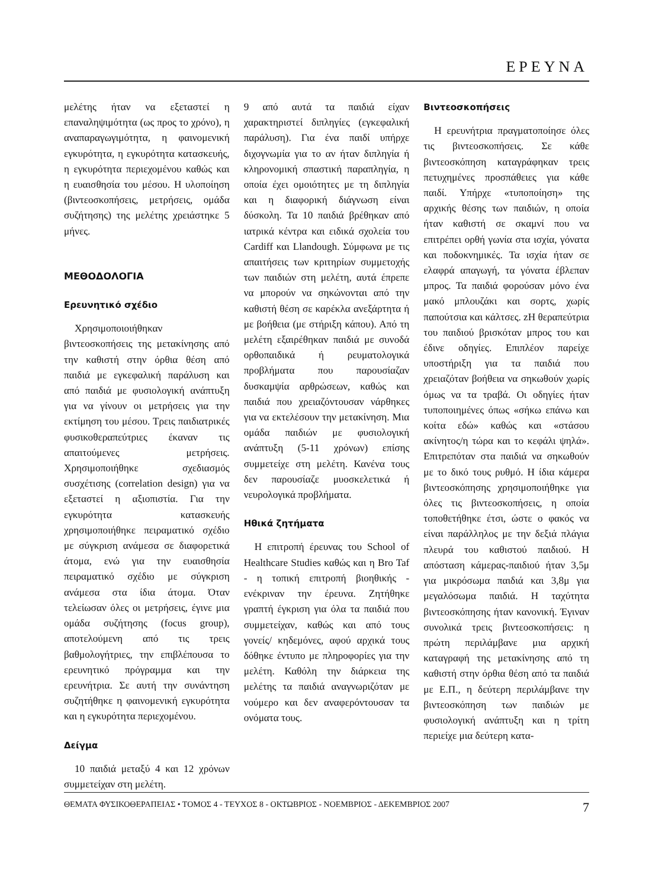ΕΡΕΥΝΑ
μελέτης ήταν να εξεταστεί η επαναληψιμότητα (ως προς το χρόνο), η αναπαραγωγιμότητα, η φαινομενική εγκυρότητα, η εγκυρότητα κατασκευής, η εγκυρότητα περιεχομένου καθώς και η ευαισθησία του μέσου. Η υλοποίηση (βιντεοσκοπήσεις, μετρήσεις, ομάδα συζήτησης) της μελέτης χρειάστηκε 5 μήνες.
ΜΕΘΟΔΟΛΟΓΙΑ
Ερευνητικό σχέδιο
Χρησιμοποιοιήθηκαν βιντεοσκοπήσεις της μετακίνησης από την καθιστή στην όρθια θέση από παιδιά με εγκεφαλική παράλυση και από παιδιά με φυσιολογική ανάπτυξη για να γίνουν οι μετρήσεις για την εκτίμηση του μέσου. Τρεις παιδιατρικές φυσικοθεραπεύτριες έκαναν τις απαιτούμενες μετρήσεις. Χρησιμοποιήθηκε σχεδιασμός συσχέτισης (correlation design) για να εξεταστεί η αξιοπιστία. Για την εγκυρότητα κατασκευής χρησιμοποιήθηκε πειραματικό σχέδιο με σύγκριση ανάμεσα σε διαφορετικά άτομα, ενώ για την ευαισθησία πειραματικό σχέδιο με σύγκριση ανάμεσα στα ίδια άτομα. Όταν τελείωσαν όλες οι μετρήσεις, έγινε μια ομάδα συζήτησης (focus group), αποτελούμενη από τις τρεις βαθμολογήτριες, την επιβλέπουσα το ερευνητικό πρόγραμμα και την ερευνήτρια. Σε αυτή την συνάντηση συζητήθηκε η φαινομενική εγκυρότητα και η εγκυρότητα περιεχομένου.
Δείγμα
10 παιδιά μεταξύ 4 και 12 χρόνων συμμετείχαν στη μελέτη.
9 από αυτά τα παιδιά είχαν χαρακτηριστεί διπληγίες (εγκεφαλική παράλυση). Για ένα παιδί υπήρχε διχογνωμία για το αν ήταν διπληγία ή κληρονομική σπαστική παραπληγία, η οποία έχει ομοιότητες με τη διπληγία και η διαφορική διάγνωση είναι δύσκολη. Τα 10 παιδιά βρέθηκαν από ιατρικά κέντρα και ειδικά σχολεία του Cardiff και Llandough. Σύμφωνα με τις απαιτήσεις των κριτηρίων συμμετοχής των παιδιών στη μελέτη, αυτά έπρεπε να μπορούν να σηκώνονται από την καθιστή θέση σε καρέκλα ανεξάρτητα ή με βοήθεια (με στήριξη κάπου). Από τη μελέτη εξαιρέθηκαν παιδιά με συνοδά ορθοπαιδικά ή ρευματολογικά προβλήματα που παρουσίαζαν δυσκαμψία αρθρώσεων, καθώς και παιδιά που χρειαζόντουσαν νάρθηκες για να εκτελέσουν την μετακίνηση. Μια ομάδα παιδιών με φυσιολογική ανάπτυξη (5-11 χρόνων) επίσης συμμετείχε στη μελέτη. Κανένα τους δεν παρουσίαζε μυοσκελετικά ή νευρολογικά προβλήματα.
Ηθικά ζητήματα
Η επιτροπή έρευνας του School of Healthcare Studies καθώς και η Bro Taf - η τοπική επιτροπή βιοηθικής - ενέκριναν την έρευνα. Ζητήθηκε γραπτή έγκριση για όλα τα παιδιά που συμμετείχαν, καθώς και από τους γονείς/ κηδεμόνες, αφού αρχικά τους δόθηκε έντυπο με πληροφορίες για την μελέτη. Καθόλη την διάρκεια της μελέτης τα παιδιά αναγνωριζόταν με νούμερο και δεν αναφερόντουσαν τα ονόματα τους.
Βιντεοσκοπήσεις
Η ερευνήτρια πραγματοποίησε όλες τις βιντεοσκοπήσεις. Σε κάθε βιντεοσκόπηση καταγράφηκαν τρεις πετυχημένες προσπάθειες για κάθε παιδί. Υπήρχε «τυποποίηση» της αρχικής θέσης των παιδιών, η οποία ήταν καθιστή σε σκαμνί που να επιτρέπει ορθή γωνία στα ισχία, γόνατα και ποδοκνημικές. Τα ισχία ήταν σε ελαφρά απαγωγή, τα γόνατα έβλεπαν μπρος. Τα παιδιά φορούσαν μόνο ένα μακό μπλουζάκι και σορτς, χωρίς παπούτσια και κάλτσες. zΗ θεραπεύτρια του παιδιού βρισκόταν μπρος του και έδινε οδηγίες. Επιπλέον παρείχε υποστήριξη για τα παιδιά που χρειαζόταν βοήθεια να σηκωθούν χωρίς όμως να τα τραβά. Οι οδηγίες ήταν τυποποιημένες όπως «σήκω επάνω και κοίτα εδώ» καθώς και «στάσου ακίνητος/η τώρα και το κεφάλι ψηλά». Επιτρεπόταν στα παιδιά να σηκωθούν με το δικό τους ρυθμό. Η ίδια κάμερα βιντεοσκόπησης χρησιμοποιήθηκε για όλες τις βιντεοσκοπήσεις, η οποία τοποθετήθηκε έτσι, ώστε ο φακός να είναι παράλληλος με την δεξιά πλάγια πλευρά του καθιστού παιδιού. Η απόσταση κάμερας-παιδιού ήταν 3,5μ για μικρόσωμα παιδιά και 3,8μ για μεγαλόσωμα παιδιά. Η ταχύτητα βιντεοσκόπησης ήταν κανονική. Έγιναν συνολικά τρεις βιντεοσκοπήσεις: η πρώτη περιλάμβανε μια αρχική καταγραφή της μετακίνησης από τη καθιστή στην όρθια θέση από τα παιδιά με Ε.Π., η δεύτερη περιλάμβανε την βιντεοσκόπηση των παιδιών με φυσιολογική ανάπτυξη και η τρίτη περιείχε μια δεύτερη κατα-
ΘΕΜΑΤΑ ΦΥΣΙΚΟΘΕΡΑΠΕΙΑΣ • ΤΟΜΟΣ 4 - ΤΕΥΧΟΣ 8 - ΟΚΤΩΒΡΙΟΣ - ΝΟΕΜΒΡΙΟΣ - ΔΕΚΕΜΒΡΙΟΣ 2007 7